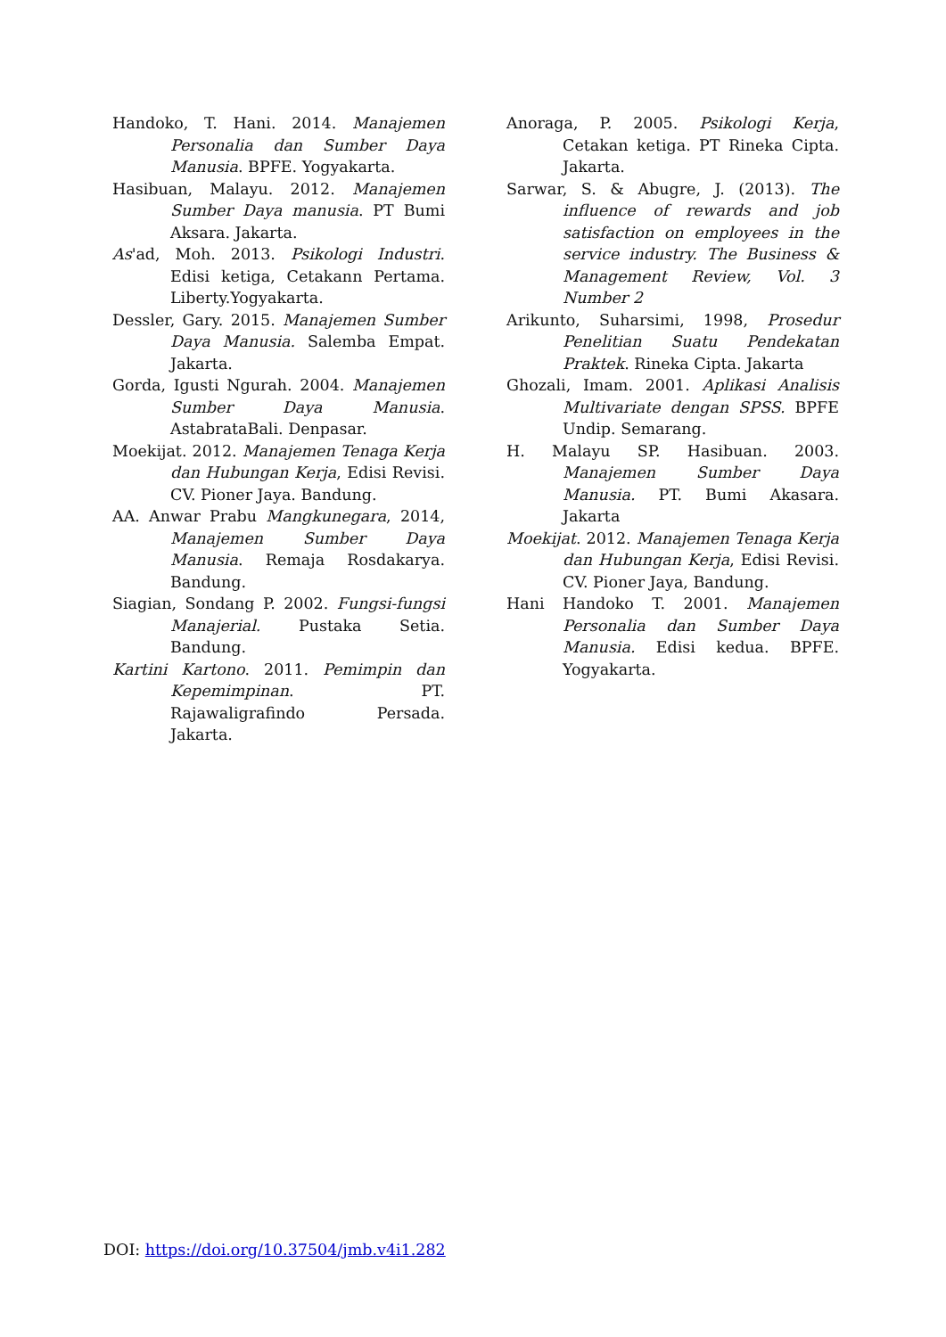Handoko, T. Hani. 2014. Manajemen Personalia dan Sumber Daya Manusia. BPFE. Yogyakarta.
Hasibuan, Malayu. 2012. Manajemen Sumber Daya manusia. PT Bumi Aksara. Jakarta.
As'ad, Moh. 2013. Psikologi Industri. Edisi ketiga, Cetakann Pertama. Liberty.Yogyakarta.
Dessler, Gary. 2015. Manajemen Sumber Daya Manusia. Salemba Empat. Jakarta.
Gorda, Igusti Ngurah. 2004. Manajemen Sumber Daya Manusia. AstabrataBali. Denpasar.
Moekijat. 2012. Manajemen Tenaga Kerja dan Hubungan Kerja, Edisi Revisi. CV. Pioner Jaya. Bandung.
AA. Anwar Prabu Mangkunegara, 2014, Manajemen Sumber Daya Manusia. Remaja Rosdakarya. Bandung.
Siagian, Sondang P. 2002. Fungsi-fungsi Manajerial. Pustaka Setia. Bandung.
Kartini Kartono. 2011. Pemimpin dan Kepemimpinan. PT. Rajawaligrafindo Persada. Jakarta.
Anoraga, P. 2005. Psikologi Kerja, Cetakan ketiga. PT Rineka Cipta. Jakarta.
Sarwar, S. & Abugre, J. (2013). The influence of rewards and job satisfaction on employees in the service industry. The Business & Management Review, Vol. 3 Number 2
Arikunto, Suharsimi, 1998, Prosedur Penelitian Suatu Pendekatan Praktek. Rineka Cipta. Jakarta
Ghozali, Imam. 2001. Aplikasi Analisis Multivariate dengan SPSS. BPFE Undip. Semarang.
H. Malayu SP. Hasibuan. 2003. Manajemen Sumber Daya Manusia. PT. Bumi Akasara. Jakarta
Moekijat. 2012. Manajemen Tenaga Kerja dan Hubungan Kerja, Edisi Revisi. CV. Pioner Jaya, Bandung.
Hani Handoko T. 2001. Manajemen Personalia dan Sumber Daya Manusia. Edisi kedua. BPFE. Yogyakarta.
DOI: https://doi.org/10.37504/jmb.v4i1.282